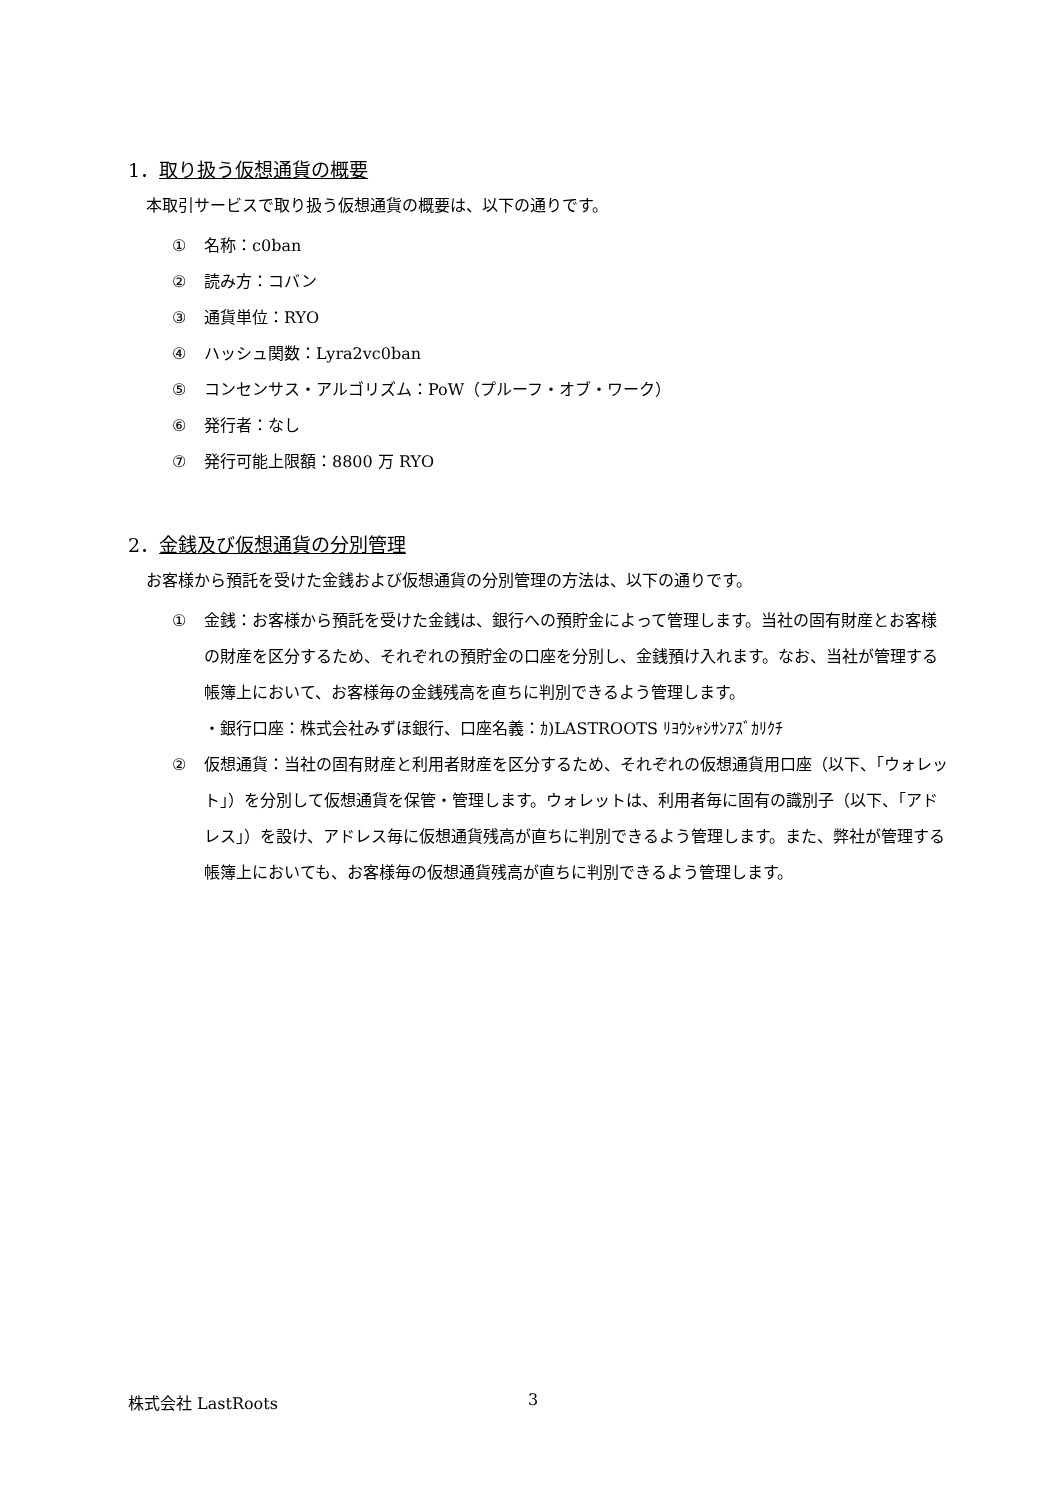1．取り扱う仮想通貨の概要
本取引サービスで取り扱う仮想通貨の概要は、以下の通りです。
① 名称：c0ban
② 読み方：コバン
③ 通貨単位：RYO
④ ハッシュ関数：Lyra2vc0ban
⑤ コンセンサス・アルゴリズム：PoW（プルーフ・オブ・ワーク）
⑥ 発行者：なし
⑦ 発行可能上限額：8800 万 RYO
2．金銭及び仮想通貨の分別管理
お客様から預託を受けた金銭および仮想通貨の分別管理の方法は、以下の通りです。
① 金銭：お客様から預託を受けた金銭は、銀行への預貯金によって管理します。当社の固有財産とお客様の財産を区分するため、それぞれの預貯金の口座を分別し、金銭預け入れます。なお、当社が管理する帳簿上において、お客様毎の金銭残高を直ちに判別できるよう管理します。
・銀行口座：株式会社みずほ銀行、口座名義：ｶ)LASTROOTS ﾘﾖｳｼｬｼｻﾝｱｽﾞｶﾘｸﾁ
② 仮想通貨：当社の固有財産と利用者財産を区分するため、それぞれの仮想通貨用口座（以下、「ウォレット」）を分別して仮想通貨を保管・管理します。ウォレットは、利用者毎に固有の識別子（以下、「アドレス」）を設け、アドレス毎に仮想通貨残高が直ちに判別できるよう管理します。また、弊社が管理する帳簿上においても、お客様毎の仮想通貨残高が直ちに判別できるよう管理します。
株式会社 LastRoots 3